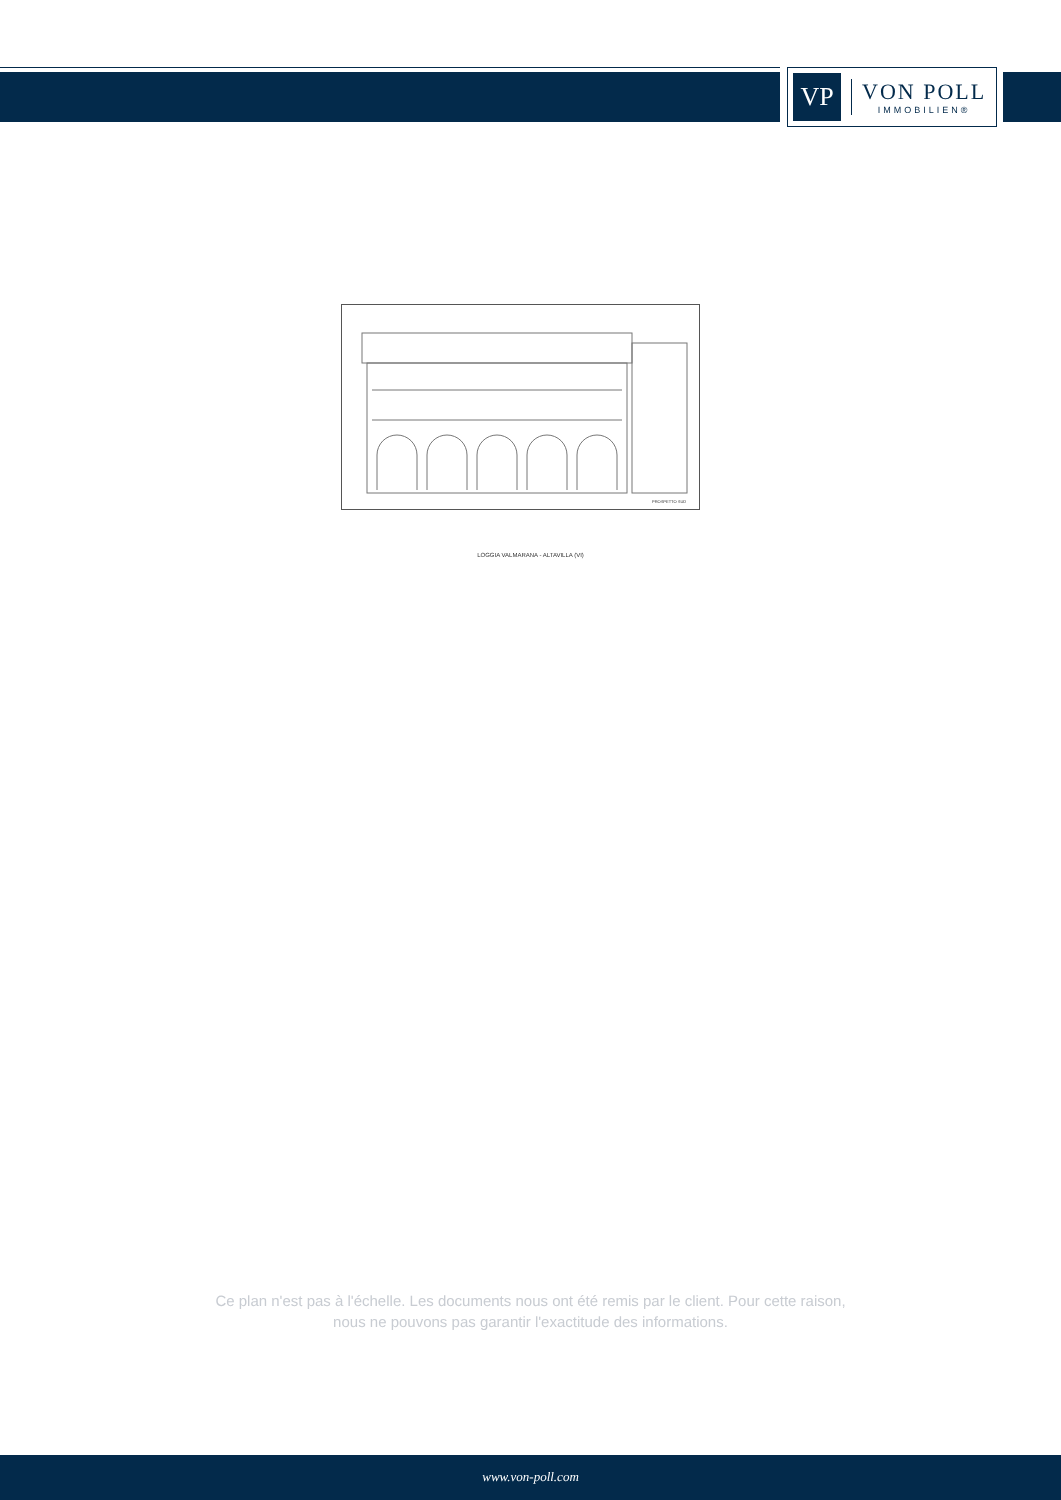VP
VON POLL
IMMOBILIEN®
PROSPETTO SUD
LOGGIA VALMARANA - ALTAVILLA (VI)
Ce plan n'est pas à l'échelle. Les documents nous ont été remis par le client. Pour cette raison, nous ne pouvons pas garantir l'exactitude des informations.
www.von-poll.com